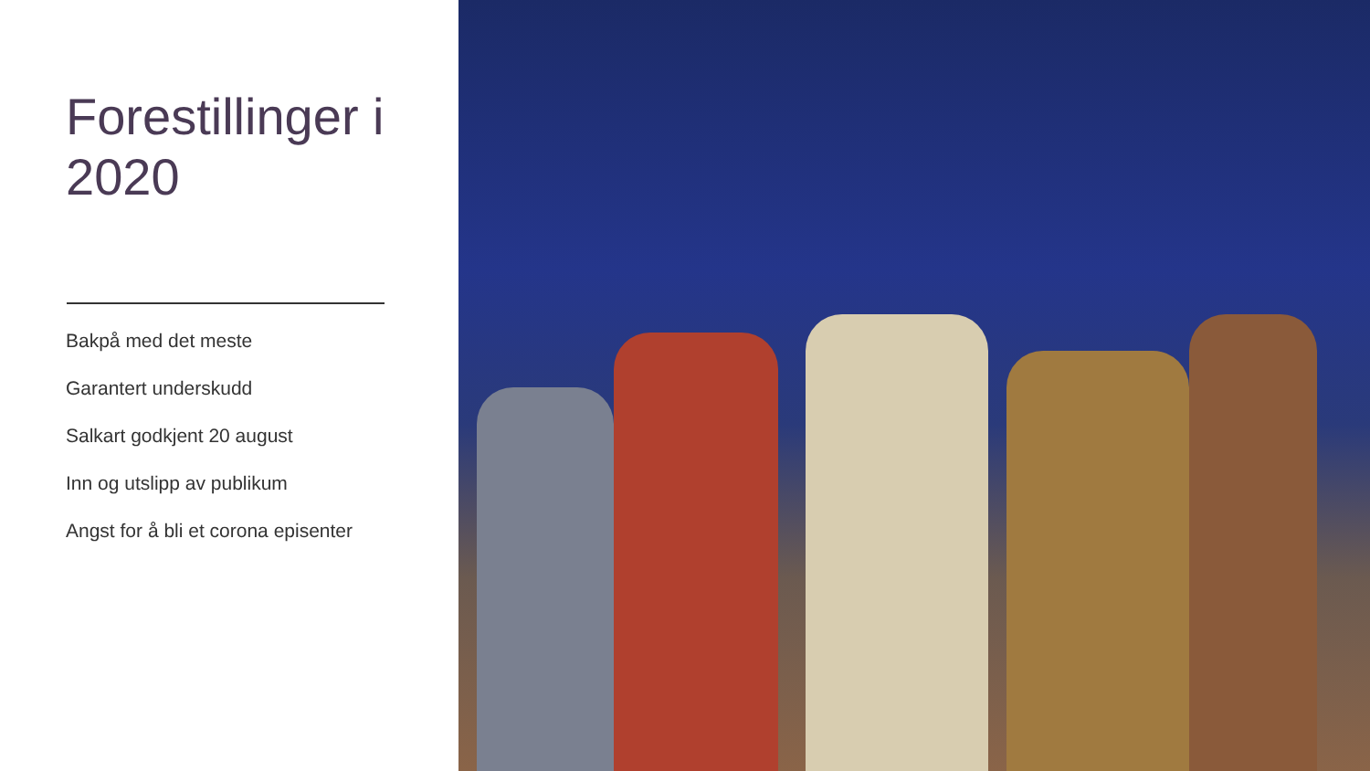Forestillinger i 2020
Bakpå med det meste
Garantert underskudd
Salkart godkjent 20 august
Inn og utslipp av publikum
Angst for å bli et corona episenter